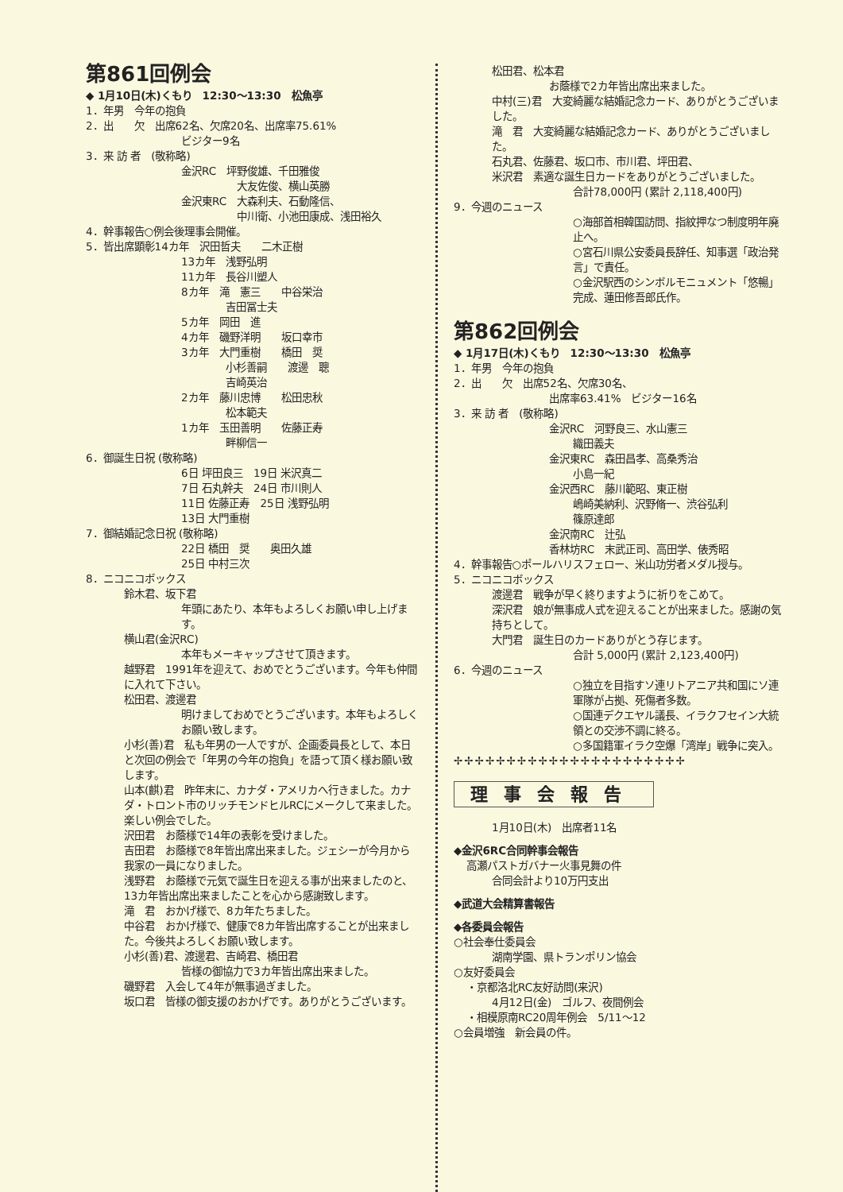第861回例会
◆ 1月10日(木)くもり　12:30～13:30　松魚亭
1．年男　今年の抱負
2．出　　欠　出席62名、欠席20名、出席率75.61%
ビジター9名
3．来 訪 者　(敬称略)
金沢RC　坪野俊雄、千田雅俊
大友佐俊、横山英勝
金沢東RC　大森利夫、石動隆信、
中川衛、小池田康成、浅田裕久
4．幹事報告○例会後理事会開催。
5．皆出席顕彰14カ年　沢田哲夫　　二木正樹
13カ年　浅野弘明
11カ年　長谷川塑人
8カ年　滝　憲三　　中谷栄治
　　吉田冨士夫
5カ年　岡田　進
4カ年　磯野洋明　　坂口幸市
3カ年　大門重樹　　橋田　奨
　　小杉善嗣　　渡邊　聰
　　吉崎英治
2カ年　藤川忠博　　松田忠秋
　　松本範夫
1カ年　玉田善明　　佐藤正寿
　　畔柳信一
6．御誕生日祝 (敬称略)
6日 坪田良三　19日 米沢真二
7日 石丸幹夫　24日 市川則人
11日 佐藤正寿　25日 浅野弘明
13日 大門重樹
7．御結婚記念日祝 (敬称略)
22日 橋田　奨　　奥田久雄
25日 中村三次
8．ニコニコボックス
鈴木君、坂下君
年頭にあたり、本年もよろしくお願い申し上げます。
横山君(金沢RC)
本年もメーキャップさせて頂きます。
越野君　1991年を迎えて、おめでとうございます。今年も仲間に入れて下さい。
松田君、渡邊君
明けましておめでとうございます。本年もよろしくお願い致します。
小杉(善)君　私も年男の一人ですが、企画委員長として、本日と次回の例会で「年男の今年の抱負」を語って頂く様お願い致します。
山本(麒)君　昨年末に、カナダ・アメリカへ行きました。カナダ・トロント市のリッチモンドヒルRCにメークして来ました。楽しい例会でした。
沢田君　お蔭様で14年の表彰を受けました。
吉田君　お蔭様で8年皆出席出来ました。ジェシーが今月から我家の一員になりました。
浅野君　お蔭様で元気で誕生日を迎える事が出来ましたのと、13カ年皆出席出来ましたことを心から感謝致します。
滝　君　おかげ様で、8カ年たちました。
中谷君　おかげ様で、健康で8カ年皆出席することが出来ました。今後共よろしくお願い致します。
小杉(善)君、渡邊君、吉崎君、橋田君
皆様の御協力で3カ年皆出席出来ました。
磯野君　入会して4年が無事過ぎました。
坂口君　皆様の御支援のおかげです。ありがとうございます。
松田君、松本君
お蔭様で2カ年皆出席出来ました。
中村(三)君　大変綺麗な結婚記念カード、ありがとうございました。
滝　君　大変綺麗な結婚記念カード、ありがとうございました。
石丸君、佐藤君、坂口市、市川君、坪田君、
米沢君　素適な誕生日カードをありがとうございました。
合計78,000円 (累計 2,118,400円)
9．今週のニュース
○海部首相韓国訪問、指紋押なつ制度明年廃止へ。
○宮石川県公安委員長辞任、知事選「政治発言」で責任。
○金沢駅西のシンボルモニュメント「悠暢」完成、蓮田修吾郎氏作。
第862回例会
◆ 1月17日(木)くもり　12:30～13:30　松魚亭
1．年男　今年の抱負
2．出　　欠　出席52名、欠席30名、
出席率63.41%　ビジター16名
3．来 訪 者　(敬称略)
金沢RC　河野良三、水山憲三
織田義夫
金沢東RC　森田昌孝、高桑秀治
小島一紀
金沢西RC　藤川範昭、東正樹
嶋崎美納利、沢野脩一、渋谷弘利
篠原達郎
金沢南RC　辻弘
香林坊RC　末武正司、高田学、俵秀昭
4．幹事報告○ポールハリスフェロー、米山功労者メダル授与。
5．ニコニコボックス
渡邊君　戦争が早く終りますように祈りをこめて。
深沢君　娘が無事成人式を迎えることが出来ました。感謝の気持ちとして。
大門君　誕生日のカードありがとう存じます。
合計 5,000円 (累計 2,123,400円)
6．今週のニュース
○独立を目指すソ連リトアニア共和国にソ連軍隊が占拠、死傷者多数。
○国連デクエヤル議長、イラクフセイン大統領との交渉不調に終る。
○多国籍軍イラク空爆「湾岸」戦争に突入。
✢✢✢✢✢✢✢✢✢✢✢✢✢✢✢✢✢✢✢✢✢✢
理事会報告
1月10日(木)　出席者11名
◆金沢6RC合同幹事会報告
高瀬パストガバナー火事見舞の件
合同会計より10万円支出
◆武道大会精算書報告
◆各委員会報告
○社会奉仕委員会
湖南学園、県トランポリン協会
○友好委員会
・京都洛北RC友好訪問(来沢)
4月12日(金)　ゴルフ、夜間例会
・相模原南RC20周年例会　5/11～12
○会員増強　新会員の件。